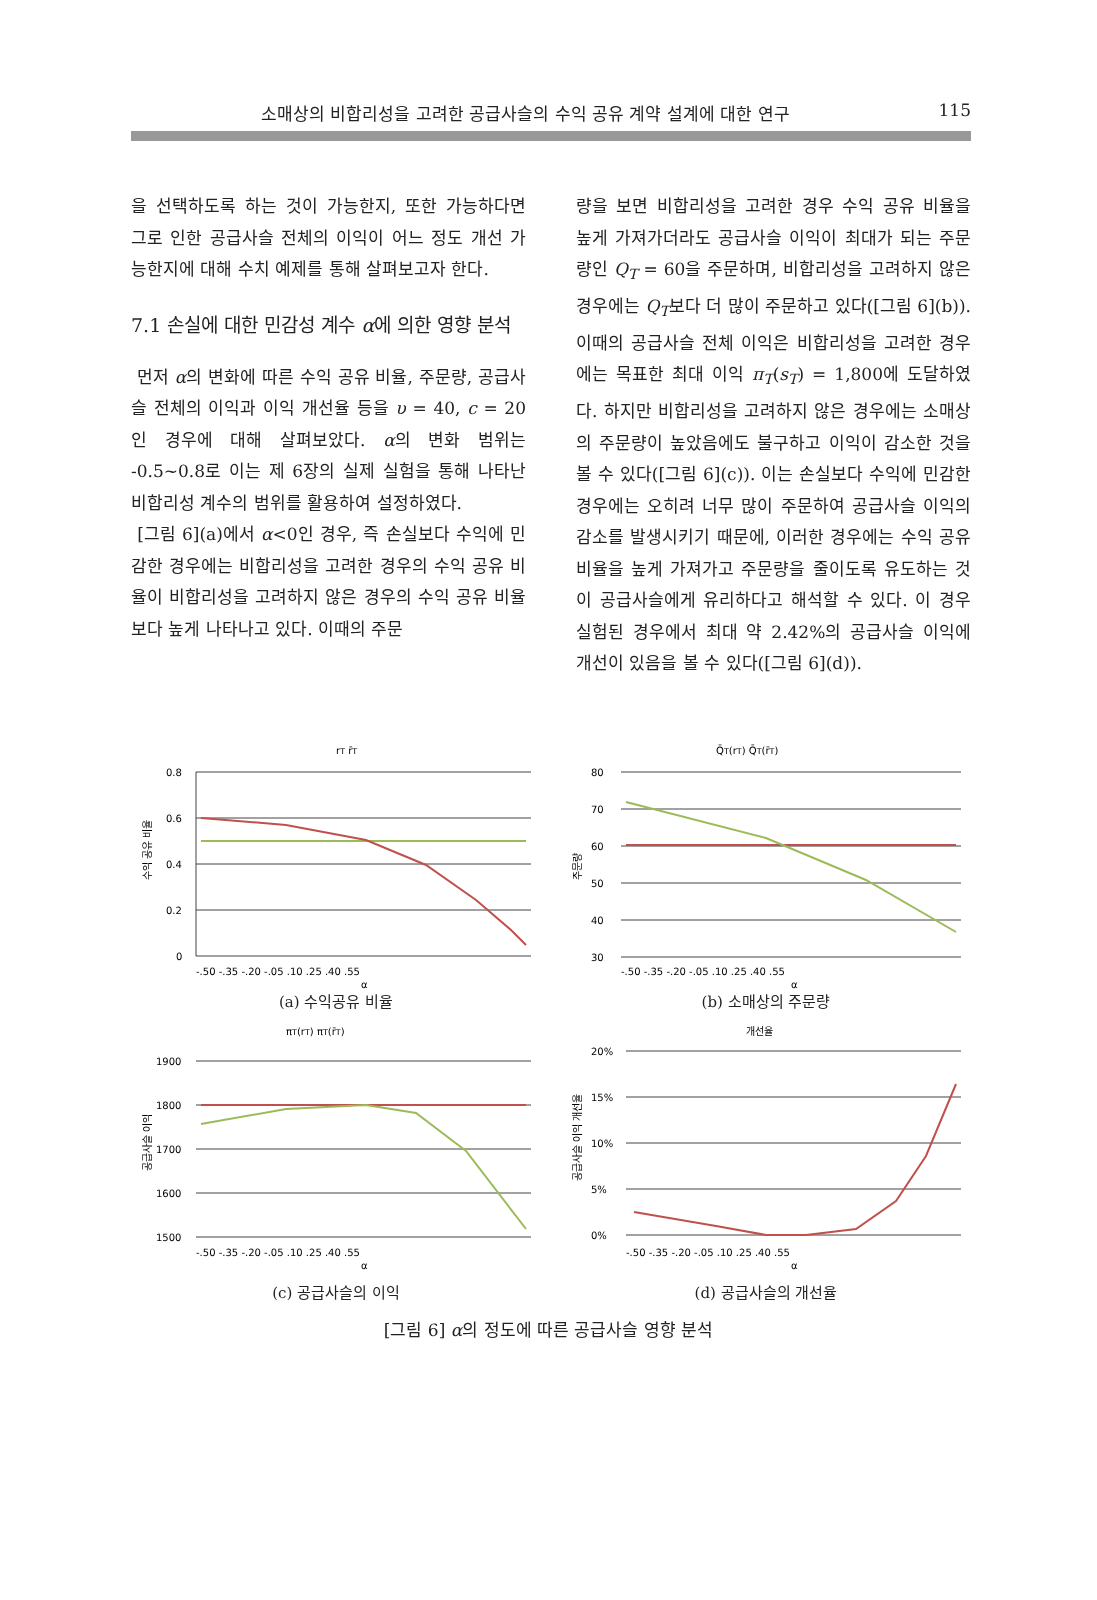소매상의 비합리성을 고려한 공급사슬의 수익 공유 계약 설계에 대한 연구 115
을 선택하도록 하는 것이 가능한지, 또한 가능하다면 그로 인한 공급사슬 전체의 이익이 어느 정도 개선 가능한지에 대해 수치 예제를 통해 살펴보고자 한다.
7.1 손실에 대한 민감성 계수 α에 의한 영향 분석
먼저 α의 변화에 따른 수익 공유 비율, 주문량, 공급사슬 전체의 이익과 이익 개선율 등을 υ = 40, c = 20인 경우에 대해 살펴보았다. α의 변화 범위는 -0.5~0.8로 이는 제 6장의 실제 실험을 통해 나타난 비합리성 계수의 범위를 활용하여 설정하였다.
[그림 6](a)에서 α<0인 경우, 즉 손실보다 수익에 민감한 경우에는 비합리성을 고려한 경우의 수익 공유 비율이 비합리성을 고려하지 않은 경우의 수익 공유 비율보다 높게 나타나고 있다. 이때의 주문
량을 보면 비합리성을 고려한 경우 수익 공유 비율을 높게 가져가더라도 공급사슬 이익이 최대가 되는 주문량인 Q<sub>T</sub> = 60을 주문하며, 비합리성을 고려하지 않은 경우에는 Q<sub>T</sub>보다 더 많이 주문하고 있다([그림 6](b)). 이때의 공급사슬 전체 이익은 비합리성을 고려한 경우에는 목표한 최대 이익 π<sub>T</sub>(s<sub>T</sub>) = 1,800에 도달하였다. 하지만 비합리성을 고려하지 않은 경우에는 소매상의 주문량이 높았음에도 불구하고 이익이 감소한 것을 볼 수 있다([그림 6](c)). 이는 손실보다 수익에 민감한 경우에는 오히려 너무 많이 주문하여 공급사슬 이익의 감소를 발생시키기 때문에, 이러한 경우에는 수익 공유 비율을 높게 가져가고 주문량을 줄이도록 유도하는 것이 공급사슬에게 유리하다고 해석할 수 있다. 이 경우 실험된 경우에서 최대 약 2.42%의 공급사슬 이익에 개선이 있음을 볼 수 있다([그림 6](d)).
rT r̄T
수익 공유 비율
0.8
0.6
0.4
0.2
0
-.50 -.35 -.20 -.05 .10 .25 .40 .55
α
(a) 수익공유 비율
Q̄T(rT) Q̄T(r̄T)
주문량
80
70
60
50
40
30
-.50 -.35 -.20 -.05 .10 .25 .40 .55
α
(b) 소매상의 주문량
πT(rT) πT(r̄T)
공급사슬 이익
1900
1800
1700
1600
1500
-.50 -.35 -.20 -.05 .10 .25 .40 .55
α
(c) 공급사슬의 이익
개선율
공급사슬 이익 개선율
20%
15%
10%
5%
0%
-.50 -.35 -.20 -.05 .10 .25 .40 .55
α
(d) 공급사슬의 개선율
[그림 6] α의 정도에 따른 공급사슬 영향 분석